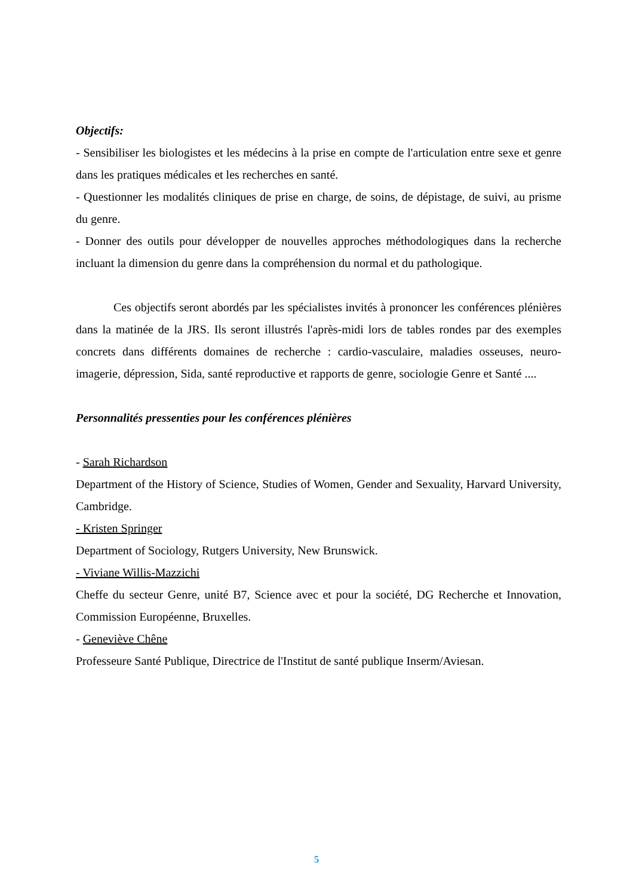Objectifs:
- Sensibiliser les biologistes et les médecins à la prise en compte de l'articulation entre sexe et genre dans les pratiques médicales et les recherches en santé.
- Questionner les modalités cliniques de prise en charge, de soins, de dépistage, de suivi, au prisme du genre.
- Donner des outils pour développer de nouvelles approches méthodologiques dans la recherche incluant la dimension du genre dans la compréhension du normal et du pathologique.
Ces objectifs seront abordés par les spécialistes invités à prononcer les conférences plénières dans la matinée de la JRS. Ils seront illustrés l'après-midi lors de tables rondes par des exemples concrets dans différents domaines de recherche : cardio-vasculaire, maladies osseuses, neuro-imagerie, dépression, Sida, santé reproductive et rapports de genre, sociologie Genre et Santé ....
Personnalités pressenties pour les conférences plénières
- Sarah Richardson
Department of the History of Science, Studies of Women, Gender and Sexuality, Harvard University, Cambridge.
- Kristen Springer
Department of Sociology, Rutgers University, New Brunswick.
- Viviane Willis-Mazzichi
Cheffe du secteur Genre, unité B7, Science avec et pour la société, DG Recherche et Innovation, Commission Européenne, Bruxelles.
- Geneviève Chêne
Professeure Santé Publique, Directrice de l'Institut de santé publique Inserm/Aviesan.
5